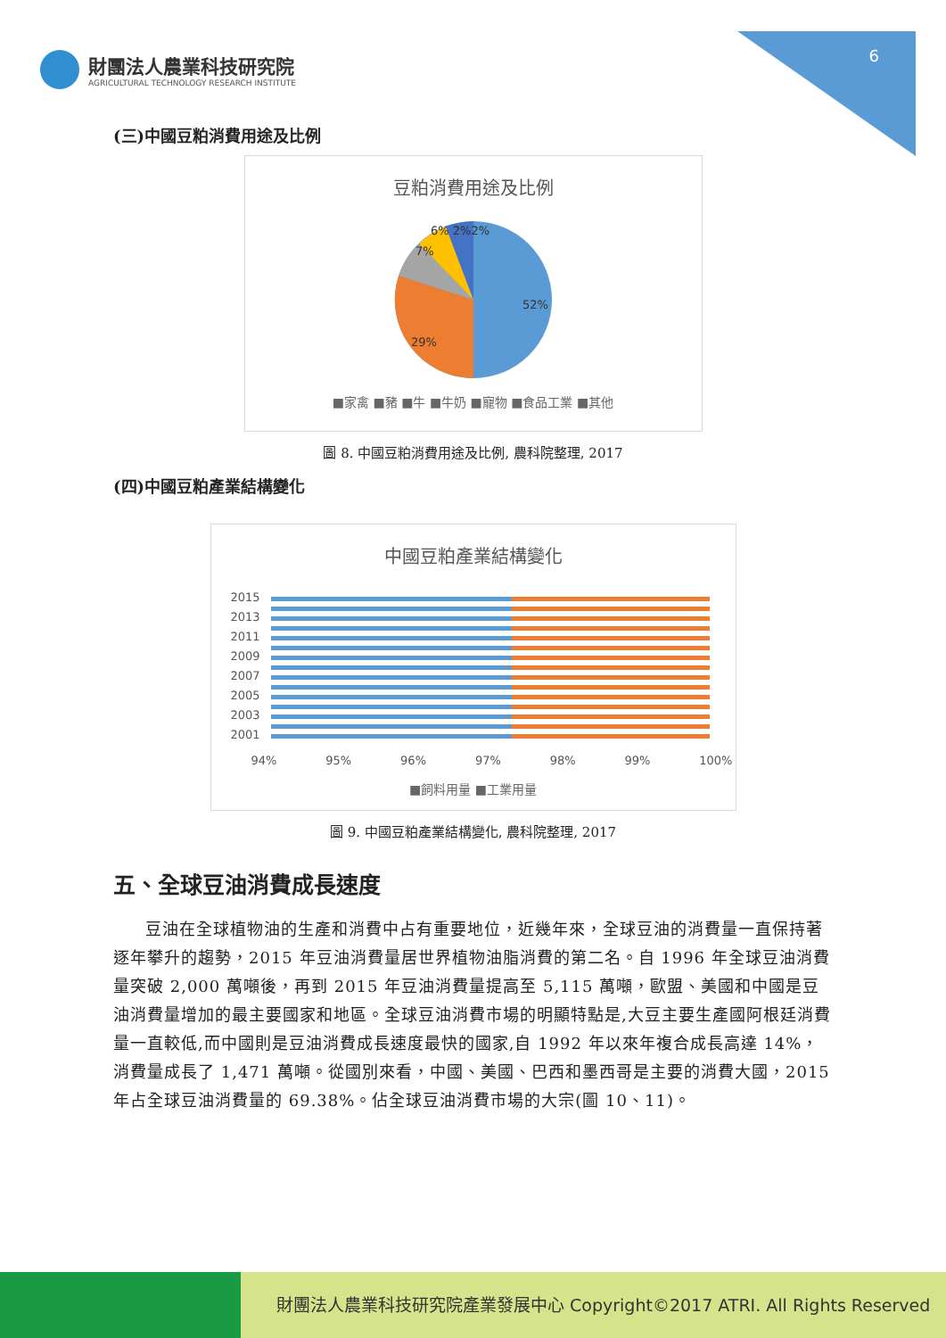6
財團法人農業科技研究院
AGRICULTURAL TECHNOLOGY RESEARCH INSTITUTE
(三)中國豆粕消費用途及比例
豆粕消費用途及比例
52%
29%
7%
6% 2%2%
■家禽 ■豬 ■牛 ■牛奶 ■寵物 ■食品工業 ■其他
圖 8. 中國豆粕消費用途及比例, 農科院整理, 2017
(四)中國豆粕產業結構變化
中國豆粕產業結構變化
2015
2013
2011
2009
2007
2005
2003
2001
94% 95% 96% 97% 98% 99% 100%
■飼料用量 ■工業用量
圖 9. 中國豆粕產業結構變化, 農科院整理, 2017
五、全球豆油消費成長速度
豆油在全球植物油的生產和消費中占有重要地位，近幾年來，全球豆油的消費量一直保持著逐年攀升的趨勢，2015 年豆油消費量居世界植物油脂消費的第二名。自 1996 年全球豆油消費量突破 2,000 萬噸後，再到 2015 年豆油消費量提高至 5,115 萬噸，歐盟、美國和中國是豆油消費量增加的最主要國家和地區。全球豆油消費市場的明顯特點是,大豆主要生產國阿根廷消費量一直較低,而中國則是豆油消費成長速度最快的國家,自 1992 年以來年複合成長高達 14%，消費量成長了 1,471 萬噸。從國別來看，中國、美國、巴西和墨西哥是主要的消費大國，2015 年占全球豆油消費量的 69.38%。佔全球豆油消費市場的大宗(圖 10、11)。
財團法人農業科技研究院產業發展中心 Copyright©2017 ATRI. All Rights Reserved